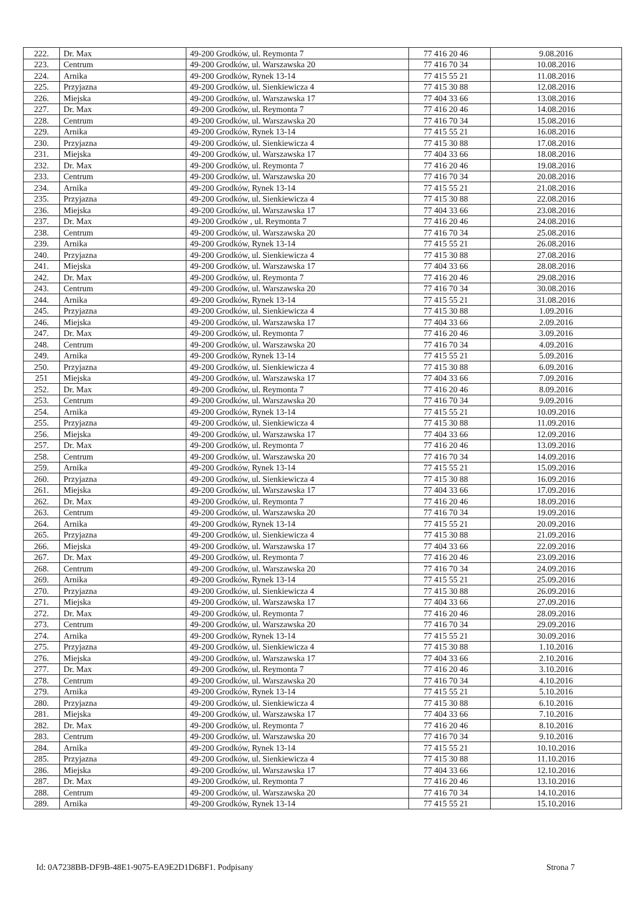| 222. | Dr. Max | 49-200 Grodków, ul. Reymonta 7 | 77 416 20 46 | 9.08.2016 |
| 223. | Centrum | 49-200 Grodków, ul. Warszawska 20 | 77 416 70 34 | 10.08.2016 |
| 224. | Arnika | 49-200 Grodków, Rynek 13-14 | 77 415 55 21 | 11.08.2016 |
| 225. | Przyjazna | 49-200 Grodków, ul. Sienkiewicza 4 | 77 415 30 88 | 12.08.2016 |
| 226. | Miejska | 49-200 Grodków, ul. Warszawska 17 | 77 404 33 66 | 13.08.2016 |
| 227. | Dr. Max | 49-200 Grodków, ul. Reymonta 7 | 77 416 20 46 | 14.08.2016 |
| 228. | Centrum | 49-200 Grodków, ul. Warszawska 20 | 77 416 70 34 | 15.08.2016 |
| 229. | Arnika | 49-200 Grodków, Rynek 13-14 | 77 415 55 21 | 16.08.2016 |
| 230. | Przyjazna | 49-200 Grodków, ul. Sienkiewicza 4 | 77 415 30 88 | 17.08.2016 |
| 231. | Miejska | 49-200 Grodków, ul. Warszawska 17 | 77 404 33 66 | 18.08.2016 |
| 232. | Dr. Max | 49-200 Grodków, ul. Reymonta 7 | 77 416 20 46 | 19.08.2016 |
| 233. | Centrum | 49-200 Grodków, ul. Warszawska 20 | 77 416 70 34 | 20.08.2016 |
| 234. | Arnika | 49-200 Grodków, Rynek 13-14 | 77 415 55 21 | 21.08.2016 |
| 235. | Przyjazna | 49-200 Grodków, ul. Sienkiewicza 4 | 77 415 30 88 | 22.08.2016 |
| 236. | Miejska | 49-200 Grodków, ul. Warszawska 17 | 77 404 33 66 | 23.08.2016 |
| 237. | Dr. Max | 49-200 Grodków , ul. Reymonta 7 | 77 416 20 46 | 24.08.2016 |
| 238. | Centrum | 49-200 Grodków, ul. Warszawska 20 | 77 416 70 34 | 25.08.2016 |
| 239. | Arnika | 49-200 Grodków, Rynek 13-14 | 77 415 55 21 | 26.08.2016 |
| 240. | Przyjazna | 49-200 Grodków, ul. Sienkiewicza 4 | 77 415 30 88 | 27.08.2016 |
| 241. | Miejska | 49-200 Grodków, ul. Warszawska 17 | 77 404 33 66 | 28.08.2016 |
| 242. | Dr. Max | 49-200 Grodków, ul. Reymonta 7 | 77 416 20 46 | 29.08.2016 |
| 243. | Centrum | 49-200 Grodków, ul. Warszawska 20 | 77 416 70 34 | 30.08.2016 |
| 244. | Arnika | 49-200 Grodków, Rynek 13-14 | 77 415 55 21 | 31.08.2016 |
| 245. | Przyjazna | 49-200 Grodków, ul. Sienkiewicza 4 | 77 415 30 88 | 1.09.2016 |
| 246. | Miejska | 49-200 Grodków, ul. Warszawska 17 | 77 404 33 66 | 2.09.2016 |
| 247. | Dr. Max | 49-200 Grodków, ul. Reymonta 7 | 77 416 20 46 | 3.09.2016 |
| 248. | Centrum | 49-200 Grodków, ul. Warszawska 20 | 77 416 70 34 | 4.09.2016 |
| 249. | Arnika | 49-200 Grodków, Rynek 13-14 | 77 415 55 21 | 5.09.2016 |
| 250. | Przyjazna | 49-200 Grodków, ul. Sienkiewicza 4 | 77 415 30 88 | 6.09.2016 |
| 251 | Miejska | 49-200 Grodków, ul. Warszawska 17 | 77 404 33 66 | 7.09.2016 |
| 252. | Dr. Max | 49-200 Grodków, ul. Reymonta 7 | 77 416 20 46 | 8.09.2016 |
| 253. | Centrum | 49-200 Grodków, ul. Warszawska 20 | 77 416 70 34 | 9.09.2016 |
| 254. | Arnika | 49-200 Grodków, Rynek 13-14 | 77 415 55 21 | 10.09.2016 |
| 255. | Przyjazna | 49-200 Grodków, ul. Sienkiewicza 4 | 77 415 30 88 | 11.09.2016 |
| 256. | Miejska | 49-200 Grodków, ul. Warszawska 17 | 77 404 33 66 | 12.09.2016 |
| 257. | Dr. Max | 49-200 Grodków, ul. Reymonta 7 | 77 416 20 46 | 13.09.2016 |
| 258. | Centrum | 49-200 Grodków, ul. Warszawska 20 | 77 416 70 34 | 14.09.2016 |
| 259. | Arnika | 49-200 Grodków, Rynek 13-14 | 77 415 55 21 | 15.09.2016 |
| 260. | Przyjazna | 49-200 Grodków, ul. Sienkiewicza 4 | 77 415 30 88 | 16.09.2016 |
| 261. | Miejska | 49-200 Grodków, ul. Warszawska 17 | 77 404 33 66 | 17.09.2016 |
| 262. | Dr. Max | 49-200 Grodków, ul. Reymonta 7 | 77 416 20 46 | 18.09.2016 |
| 263. | Centrum | 49-200 Grodków, ul. Warszawska 20 | 77 416 70 34 | 19.09.2016 |
| 264. | Arnika | 49-200 Grodków, Rynek 13-14 | 77 415 55 21 | 20.09.2016 |
| 265. | Przyjazna | 49-200 Grodków, ul. Sienkiewicza 4 | 77 415 30 88 | 21.09.2016 |
| 266. | Miejska | 49-200 Grodków, ul. Warszawska 17 | 77 404 33 66 | 22.09.2016 |
| 267. | Dr. Max | 49-200 Grodków, ul. Reymonta 7 | 77 416 20 46 | 23.09.2016 |
| 268. | Centrum | 49-200 Grodków, ul. Warszawska 20 | 77 416 70 34 | 24.09.2016 |
| 269. | Arnika | 49-200 Grodków, Rynek 13-14 | 77 415 55 21 | 25.09.2016 |
| 270. | Przyjazna | 49-200 Grodków, ul. Sienkiewicza 4 | 77 415 30 88 | 26.09.2016 |
| 271. | Miejska | 49-200 Grodków, ul. Warszawska 17 | 77 404 33 66 | 27.09.2016 |
| 272. | Dr. Max | 49-200 Grodków, ul. Reymonta 7 | 77 416 20 46 | 28.09.2016 |
| 273. | Centrum | 49-200 Grodków, ul. Warszawska 20 | 77 416 70 34 | 29.09.2016 |
| 274. | Arnika | 49-200 Grodków, Rynek 13-14 | 77 415 55 21 | 30.09.2016 |
| 275. | Przyjazna | 49-200 Grodków, ul. Sienkiewicza 4 | 77 415 30 88 | 1.10.2016 |
| 276. | Miejska | 49-200 Grodków, ul. Warszawska 17 | 77 404 33 66 | 2.10.2016 |
| 277. | Dr. Max | 49-200 Grodków, ul. Reymonta 7 | 77 416 20 46 | 3.10.2016 |
| 278. | Centrum | 49-200 Grodków, ul. Warszawska 20 | 77 416 70 34 | 4.10.2016 |
| 279. | Arnika | 49-200 Grodków, Rynek 13-14 | 77 415 55 21 | 5.10.2016 |
| 280. | Przyjazna | 49-200 Grodków, ul. Sienkiewicza 4 | 77 415 30 88 | 6.10.2016 |
| 281. | Miejska | 49-200 Grodków, ul. Warszawska 17 | 77 404 33 66 | 7.10.2016 |
| 282. | Dr. Max | 49-200 Grodków, ul. Reymonta 7 | 77 416 20 46 | 8.10.2016 |
| 283. | Centrum | 49-200 Grodków, ul. Warszawska 20 | 77 416 70 34 | 9.10.2016 |
| 284. | Arnika | 49-200 Grodków, Rynek 13-14 | 77 415 55 21 | 10.10.2016 |
| 285. | Przyjazna | 49-200 Grodków, ul. Sienkiewicza 4 | 77 415 30 88 | 11.10.2016 |
| 286. | Miejska | 49-200 Grodków, ul. Warszawska 17 | 77 404 33 66 | 12.10.2016 |
| 287. | Dr. Max | 49-200 Grodków, ul. Reymonta 7 | 77 416 20 46 | 13.10.2016 |
| 288. | Centrum | 49-200 Grodków, ul. Warszawska 20 | 77 416 70 34 | 14.10.2016 |
| 289. | Arnika | 49-200 Grodków, Rynek 13-14 | 77 415 55 21 | 15.10.2016 |
Id: 0A7238BB-DF9B-48E1-9075-EA9E2D1D6BF1. Podpisany Strona 7